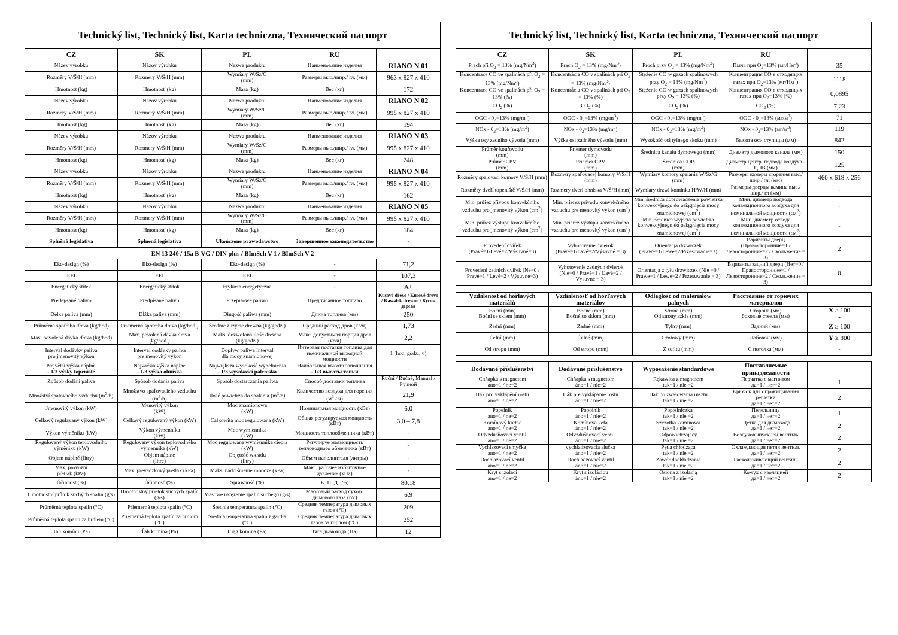| Technický list, Technický list, Karta techniczna, Технический паспорт | | | | |
| CZ | SK | PL | RU | |
| Název výrobku | Názov výrobku | Nazwa produktu | Наименование изделия | RIANO N 01 |
| Rozměry V/Š/H (mm) | Rozmery V/Š/H (mm) | Wymiary W/Sz/G (mm) | Размеры выс./шир./ гл. (мм) | 963 x 827 x 410 |
| Hmotnost (kg) | Hmotnosť (kg) | Masa (kg) | Вес (кг) | 172 |
| Název výrobku | Názov výrobku | Nazwa produktu | Наименование изделия | RIANO N 02 |
| Rozměry V/Š/H (mm) | Rozmery V/Š/H (mm) | Wymiary W/Sz/G (mm) | Размеры выс./шир./ гл. (мм) | 995 x 827 x 410 |
| Hmotnost (kg) | Hmotnosť (kg) | Masa (kg) | Вес (кг) | 194 |
| Název výrobku | Názov výrobku | Nazwa produktu | Наименование изделия | RIANO N 03 |
| Rozměry V/Š/H (mm) | Rozmery V/Š/H (mm) | Wymiary W/Sz/G (mm) | Размеры выс./шир./ гл. (мм) | 995 x 827 x 410 |
| Hmotnost (kg) | Hmotnosť (kg) | Masa (kg) | Вес (кг) | 248 |
| Název výrobku | Názov výrobku | Nazwa produktu | Наименование изделия | RIANO N 04 |
| Rozměry V/Š/H (mm) | Rozmery V/Š/H (mm) | Wymiary W/Sz/G (mm) | Размеры выс./шир./ гл. (мм) | 995 x 827 x 410 |
| Hmotnost (kg) | Hmotnosť (kg) | Masa (kg) | Вес (кг) | 162 |
| Název výrobku | Názov výrobku | Nazwa produktu | Наименование изделия | RIANO N 05 |
| Rozměry V/Š/H (mm) | Rozmery V/Š/H (mm) | Wymiary W/Sz/G (mm) | Размеры выс./шир./ гл. (мм) | 995 x 827 x 410 |
| Hmotnost (kg) | Hmotnosť (kg) | Masa (kg) | Вес (кг) | 184 |
| Splněná legislativa | Splnená legislatíva | Ukończone prawodawstwo | Завершенное законодательство | - |
| EN 13 240 / 15a B-VG / DIN plus / BImSch V 1 / BImSch V 2 | | | | |
| Eko-design (%) | Eko-design (%) | Eko-design (%) | - | 71,2 |
| EEI | EEI | EEI | - | 107,3 |
| Energetický štítek | Energetický štítok | Etykieta energetyczna | - | A+ |
| Předepsané palivo | Predpísané palivo | Przepisowe paliwo | Предписанное топливо | Kusové dřevo / Kusové drevo / Kawałek drewno / Кусок дерева |
| Délka paliva (mm) | Dĺžka paliva (mm) | Długość paliwa (mm) | Длина топлива (мм) | 250 |
| Průměrná spotřeba dřeva (kg/hod) | Priemerná spotreba dreva (kg/hod.) | Średnie zużycie drewna (kg/godz.) | Средний расход дров (кг/ч) | 1,73 |
| Max. povolená dávka dřeva (kg/hod) | Max. povolená dávka dreva (kg/hod.) | Maks. dozwolona ilość drewna (kg/godz.) | Макс. допустимая порция дров (кг/ч) | 2,2 |
| Interval dodávky paliva pro jmenovitý výkon | Interval dodávky paliva pre menovitý výkon | Dopływ paliwa Interval dla mocy znamionowej | Интервал поставки топлива для номинальной выходной мощности | 1 (hod, godz., ч) |
| Největší výška náplně - 1/3 výšky topeniště | Najväčšia výška náplne - 1/3 výška ohniska | Największa wysokość wypełnienia - 1/3 wysokości paleniska | Наибольшая высота заполнения - 1/3 высоты топки | - |
| Způsob dodání paliva | Spôsob dodania paliva | Sposób dostarczania paliwa | Способ доставки топлива | Ruční / Ručné, Manual / Ручной |
| Množství spalovacího vzduchu (m<sup>3</sup>/h) | Množstvo spaľovacieho vzduchu (m<sup>3</sup>/h) | Ilość powietrza do spalania (m<sup>3</sup>/h) | Количество воздуха для горения (м<sup>3</sup> / ч) | 21,9 |
| Jmenovitý výkon (kW) | Menovitý výkon (kW) | Moc znamionowa (kW) | Номинальная мощность (кВт) | 6,0 |
| Celkový regulavaný výkon (kW) | Celkový regulovaný výkon (kW) | Całkowita moc regulowana (kW) | Общая регулируемая мощность (кВт) | 3,0 – 7,8 |
| Výkon výměníku (kW) | Výkon výmenníka (kW) | Moc wymiennika (kW) | Мощность теплообменника (кВт) | - |
| Regulovaný výkon teplovodního výměníku (kW) | Regulovaný výkon teplovodného výmenníka (kW) | Moc regulowana wymiennika ciepła (kW) | Регулируе маямощность тепловодного обменника (кВт) | - |
| Objem náplně (litry) | Objem náplne (litre) | Objętość wkładu (litry) | Объем наполнителя (литры) | - |
| Max. provozní přetlak (kPa) | Max. prevádzkový pretlak (kPa) | Maks. nadciśnienie robocze (kPa) | Макс. рабочее избыточное давление (кПа) | - |
| Účinnost (%) | Účinnosť (%) | Sprawność (%) | К. П. Д. (%) | 80,18 |
| Hmotnostní průtok suchých spalin (g/s) | Hmotnostný prietok suchých spalín (g/s) | Masowe natężenie spalin suchego (g/s) | Массовый расход сухого дымового газа (г/с) | 6,9 |
| Průměrná teplota spalin (°C) | Priemerná teplota spalín (°C) | Średnia temperatura spalin (°C) | Средняя температура дымовых газов (°C) | 209 |
| Průměrná teplota spalin za hrdlem (°C) | Priemerná teplota spalín za hrdlom (°C) | Średnia temperatura spalin z gardła (°C) | Средняя температура дымовых газов за горлом (°C) | 252 |
| Tah komínu (Pa) | Ťah komína (Pa) | Ciąg komina (Pa) | Тяга дымохода (Па) | 12 |
| Technický list, Technický list, Karta techniczna, Технический паспорт | | | | |
| CZ | SK | PL | RU | |
| Prach při O<sub>2</sub> = 13% (mg/Nm<sup>3</sup>) | Prach O<sub>2</sub> = 13% (mg/Nm<sup>3</sup>) | Proch przy O<sub>2</sub> = 13% (mg/Nm<sup>3</sup>) | Пыль при O<sub>2</sub>=13% (мг/Нм<sup>3</sup>) | 35 |
| Koncentrace CO ve spalinách při O<sub>2</sub> = 13% (mg/Nm<sup>3</sup>) | Koncentrácia CO v spalinách pri O<sub>2</sub> = 13% (mg/Nm<sup>3</sup>) | Stężenie CO w gazach spalinowych przy O<sub>2</sub> = 13% (mg/Nm<sup>3</sup>) | Концентрация CO в отходящих газах при O<sub>2</sub>=13% (мг/Нм<sup>3</sup>) | 1118 |
| Koncentrace CO ve spalinách při O<sub>2</sub> = 13% (%) | Koncentrácia CO v spalinách pri O<sub>2</sub> = 13% (%) | Stężenie CO w gazach spalinowych przy O<sub>2</sub> = 13% (%) | Концентрация CO в отходящих газах при O<sub>2</sub>=13% (%) | 0,0895 |
| CO<sub>2</sub> (%) | CO<sub>2</sub> (%) | CO<sub>2</sub> (%) | CO<sub>2</sub> (%) | 7,23 |
| OGC - 0<sub>2</sub>=13% (mg/m<sup>3</sup>) | OGC - 0<sub>2</sub>=13% (mg/m<sup>3</sup>) | OGC - 0<sub>2</sub>=13% (mg/m<sup>3</sup>) | OGC - 0<sub>2</sub>=13% (мг/м<sup>3</sup>) | 71 |
| NOx - 0<sub>2</sub>=13% (mg/m<sup>3</sup>) | NOx - 0<sub>2</sub>=13% (mg/m<sup>3</sup>) | NOx - 0<sub>2</sub>=13% (mg/m<sup>3</sup>) | NOx - 0<sub>2</sub>=13% (мг/м<sup>3</sup>) | 119 |
| Výška osy zadního vývodu (mm) | Výška osi zadného vývodu (mm) | Wysokość osi tylnego skoku (mm) | Высота оси ступицы (мм) | 842 |
| Průměr kouřovodu (mm) | Priemer dymovodu (mm) | Średnica kanału dymowego (mm) | Диаметр дымового канала (мм) | 150 |
| Průměr CPV (mm) | Priemer CPV (mm) | Średnica CDP (mm) | Диаметр центр. подвода воздуха - ЦПВ (мм) | 125 |
| Rozměry spalovací komory V/Š/H (mm) | Rozmery spaľovacej komory V/Š/H (mm) | Wymiary komory spalania W/Sz/G (mm) | Размеры камеры сгорания выс./шир./ гл. (мм) | 460 x 618 x 256 |
| Rozměry dveří topeniště V/Š/H (mm) | Rozmery dverí ohniska V/Š/H (mm) | Wymiary drzwi kominka H/W/H (mm) | Размеры дверцы камина выс./шир./ гл (мм) | - |
| Min. průřez přívodu konvekčního vzduchu pro jmenovitý výkon (cm<sup>2</sup>) | Min. prierez prívodu konvekčného vzduchu pre menovitý výkon (cm<sup>2</sup>) | Min. średnica doprowadzenia powietrza konwekcyjnego do osiągnięcia mocy znamionowej (cm<sup>2</sup>) | Мин. диаметр подвода конвекционного воздуха для номинальной мощности (см<sup>2</sup>) | - |
| Min. průřez výstupu konvekčního vzduchu pro jmenovitý výkon (cm<sup>2</sup>) | Min. prierez výstupu konvekčného vzduchu pre menovitý výkon (cm<sup>2</sup>) | Min. średnica wyjścia powietrza konwekcyjnego do osiągnięcia mocy znamionowej (cm<sup>2</sup>) | Мин. диаметр отвода конвекционного воздуха для номинальной мощности (см<sup>2</sup>) | - |
| Provedení dvířek (Pravé=1/Levé=2/Výsuvné=3) | Vyhotovenie dvierok (Pravé=1/Ľavé=2/Výsuvné = 3) | Orientacja drzwiczek (Prawe=1/Lewe=2/Przesuwanie=3) | Варианты дверц (Правосторонние=1 / Левосторонние=2 / Скольжение = 3) | 2 |
| Provedení zadních dvířek (Ne=0 / Pravé=1 / Levé=2 / Výsuvné=3) | Vyhotovenie zadných dvierok (Nie=0 / Pravé=1 / Ľavé=2 / Výsuvné = 3) | Orientacja z tyłu drzwiczek (Nie =0 / Prawe=1 / Lewe=2 / Przesuwanie = 3) | Варианты задний дверц (Нет=0 / Правосторонние=1 / Левосторонние=2 / Скольжение = 3) | 0 |
| Vzdálenost od hořlavých materiálů | Vzdialenosť od horľavých materiálov | Odległość od materiałów palnych | Расстояние от горючих материалов | |
| --- | --- | --- | --- | --- |
| Boční (mm) Boční se sklem (mm) | Bočné (mm) Bočné so sklom (mm) | Strona (mm) Od strony szkła (mm) | Сторона (мм) боковые стекла (мм) | X ≥ 100 - |
| Zadní (mm) | Zadné (mm) | Tylny (mm) | Задний (мм) | Z ≥ 100 |
| Čelní (mm) | Čelné (mm) | Czołowy (mm) | Лобовой (мм) | Y ≥ 800 |
| Od stropu (mm) | Od stropu (mm) | Z sufitu (mm) | С потолка (мм) | - |
| Dodávané příslušenství | Dodávané príslušenstvo | Wyposażenie standardowe | Поставляемые принадлежности | |
| --- | --- | --- | --- | --- |
| Chňapka s magnetem ano=1 / ne=2 | Chňapka s magnetom áno=1 / nie=2 | Rękawica z magnesem tak=1 / nie =2 | Перчатка с магнитом да=1 / нет=2 | 1 |
| Hák pro vyklápění roštu ano=1 / ne=2 | Hák pre vyklápanie roštu áno=1 / nie=2 | Hak do zwałowania rusztu tak=1 / nie =2 | Крючок для опрокидывания решетки да=1 / нет=2 | 2 |
| Popelník ano=1 / ne=2 | Popolník áno=1 / nie=2 | Popielniczka tak=1 / nie =2 | Пепельница да=1 / нет=2 | 1 |
| Komínový kartáč ano=1 / ne=2 | Komínová kefa áno=1 / nie=2 | Szczotka kominowa tak=1 / nie =2 | Щетка для дымохода да=1 / нет=2 | 2 |
| Odvzdušňovací ventil ano=1 / ne=2 | Odvzdušňovací ventil áno=1 / nie=2 | Odpowietrzający tak=1 / nie =2 | Воздуховыпускной вентиль да=1 / нет=2 | 2 |
| Vychlazovací smyčka ano=1 / ne=2 | vychladzovacia slučka áno=1 / nie=2 | Pętla chłodząca tak=1 / nie =2 | Охлаждающая петля вентиль да=1 / нет=2 | 2 |
| Dochlazovací ventil ano=1 / ne=2 | Dochladzovací ventil áno=1 / nie=2 | Zawór dochładzania tak=1 / nie =2 | Расхолаживающий вентиль да=1 / нет=2 | 2 |
| Kryt s izolací ano=1 / ne=2 | Kryt s izoláciou áno=1 / nie=2 | Osłona z izolacją tak=1 / nie =2 | Кожух с изоляцией да=1 / нет=2 | 2 |